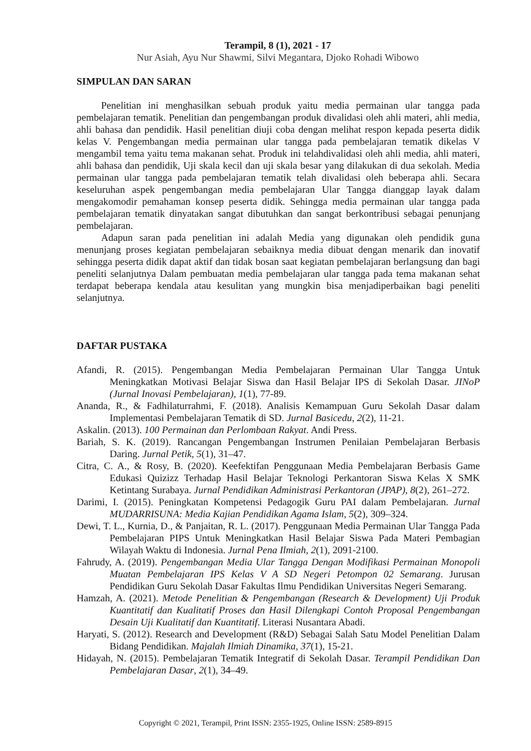Terampil, 8 (1), 2021 - 17
Nur Asiah, Ayu Nur Shawmi, Silvi Megantara, Djoko Rohadi Wibowo
SIMPULAN DAN SARAN
Penelitian ini menghasilkan sebuah produk yaitu media permainan ular tangga pada pembelajaran tematik. Penelitian dan pengembangan produk divalidasi oleh ahli materi, ahli media, ahli bahasa dan pendidik. Hasil penelitian diuji coba dengan melihat respon kepada peserta didik kelas V. Pengembangan media permainan ular tangga pada pembelajaran tematik dikelas V mengambil tema yaitu tema makanan sehat. Produk ini telahdivalidasi oleh ahli media, ahli materi, ahli bahasa dan pendidik, Uji skala kecil dan uji skala besar yang dilakukan di dua sekolah. Media permainan ular tangga pada pembelajaran tematik telah divalidasi oleh beberapa ahli. Secara keseluruhan aspek pengembangan media pembelajaran Ular Tangga dianggap layak dalam mengakomodir pemahaman konsep peserta didik. Sehingga media permainan ular tangga pada pembelajaran tematik dinyatakan sangat dibutuhkan dan sangat berkontribusi sebagai penunjang pembelajaran.
Adapun saran pada penelitian ini adalah Media yang digunakan oleh pendidik guna menunjang proses kegiatan pembelajaran sebaiknya media dibuat dengan menarik dan inovatif sehingga peserta didik dapat aktif dan tidak bosan saat kegiatan pembelajaran berlangsung dan bagi peneliti selanjutnya Dalam pembuatan media pembelajaran ular tangga pada tema makanan sehat terdapat beberapa kendala atau kesulitan yang mungkin bisa menjadiperbaikan bagi peneliti selanjutnya.
DAFTAR PUSTAKA
Afandi, R. (2015). Pengembangan Media Pembelajaran Permainan Ular Tangga Untuk Meningkatkan Motivasi Belajar Siswa dan Hasil Belajar IPS di Sekolah Dasar. JINoP (Jurnal Inovasi Pembelajaran), 1(1), 77-89.
Ananda, R., & Fadhilaturrahmi, F. (2018). Analisis Kemampuan Guru Sekolah Dasar dalam Implementasi Pembelajaran Tematik di SD. Jurnal Basicedu, 2(2), 11-21.
Askalin. (2013). 100 Permainan dan Perlombaan Rakyat. Andi Press.
Bariah, S. K. (2019). Rancangan Pengembangan Instrumen Penilaian Pembelajaran Berbasis Daring. Jurnal Petik, 5(1), 31–47.
Citra, C. A., & Rosy, B. (2020). Keefektifan Penggunaan Media Pembelajaran Berbasis Game Edukasi Quizizz Terhadap Hasil Belajar Teknologi Perkantoran Siswa Kelas X SMK Ketintang Surabaya. Jurnal Pendidikan Administrasi Perkantoran (JPAP), 8(2), 261–272.
Darimi, I. (2015). Peningkatan Kompetensi Pedagogik Guru PAI dalam Pembelajaran. Jurnal MUDARRISUNA: Media Kajian Pendidikan Agama Islam, 5(2), 309–324.
Dewi, T. L., Kurnia, D., & Panjaitan, R. L. (2017). Penggunaan Media Permainan Ular Tangga Pada Pembelajaran PIPS Untuk Meningkatkan Hasil Belajar Siswa Pada Materi Pembagian Wilayah Waktu di Indonesia. Jurnal Pena Ilmiah, 2(1), 2091-2100.
Fahrudy, A. (2019). Pengembangan Media Ular Tangga Dengan Modifikasi Permainan Monopoli Muatan Pembelajaran IPS Kelas V A SD Negeri Petompon 02 Semarang. Jurusan Pendidikan Guru Sekolah Dasar Fakultas Ilmu Pendidikan Universitas Negeri Semarang.
Hamzah, A. (2021). Metode Penelitian & Pengembangan (Research & Development) Uji Produk Kuantitatif dan Kualitatif Proses dan Hasil Dilengkapi Contoh Proposal Pengembangan Desain Uji Kualitatif dan Kuantitatif. Literasi Nusantara Abadi.
Haryati, S. (2012). Research and Development (R&D) Sebagai Salah Satu Model Penelitian Dalam Bidang Pendidikan. Majalah Ilmiah Dinamika, 37(1), 15-21.
Hidayah, N. (2015). Pembelajaran Tematik Integratif di Sekolah Dasar. Terampil Pendidikan Dan Pembelajaran Dasar, 2(1), 34–49.
Copyright © 2021, Terampil, Print ISSN: 2355-1925, Online ISSN: 2589-8915